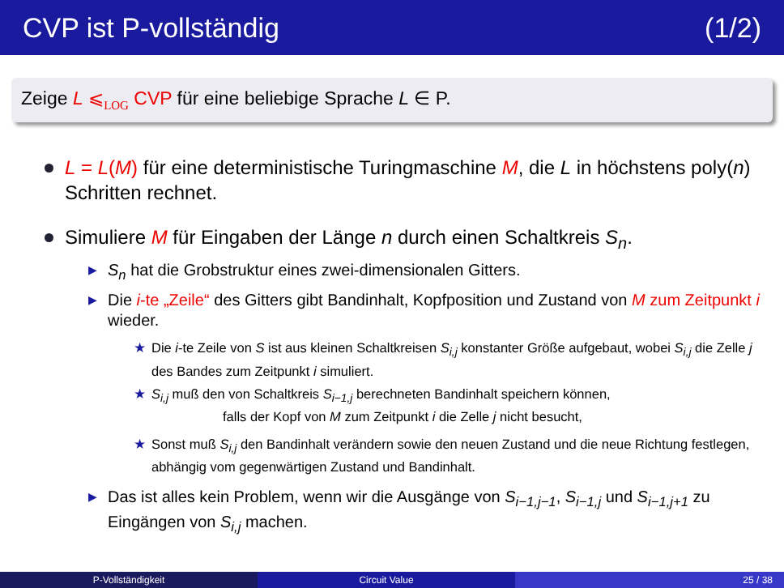CVP ist P-vollständig (1/2)
Zeige L ⩽<sub>LOG</sub> CVP für eine beliebige Sprache L ∈ P.
L = L(M) für eine deterministische Turingmaschine M, die L in höchstens poly(n) Schritten rechnet.
Simuliere M für Eingaben der Länge n durch einen Schaltkreis S<sub>n</sub>.
▶ S<sub>n</sub> hat die Grobstruktur eines zwei-dimensionalen Gitters.
▶ Die i-te „Zeile“ des Gitters gibt Bandinhalt, Kopfposition und Zustand von M zum Zeitpunkt i wieder.
★ Die i-te Zeile von S ist aus kleinen Schaltkreisen S<sub>i,j</sub> konstanter Größe aufgebaut, wobei S<sub>i,j</sub> die Zelle j des Bandes zum Zeitpunkt i simuliert.
★ S<sub>i,j</sub> muß den von Schaltkreis S<sub>i−1,j</sub> berechneten Bandinhalt speichern können,
falls der Kopf von M zum Zeitpunkt i die Zelle j nicht besucht,
★ Sonst muß S<sub>i,j</sub> den Bandinhalt verändern sowie den neuen Zustand und die neue Richtung festlegen, abhängig vom gegenwärtigen Zustand und Bandinhalt.
▶ Das ist alles kein Problem, wenn wir die Ausgänge von S<sub>i−1,j−1</sub>, S<sub>i−1,j</sub> und S<sub>i−1,j+1</sub> zu Eingängen von S<sub>i,j</sub> machen.
P-Vollständigkeit Circuit Value 25 / 38